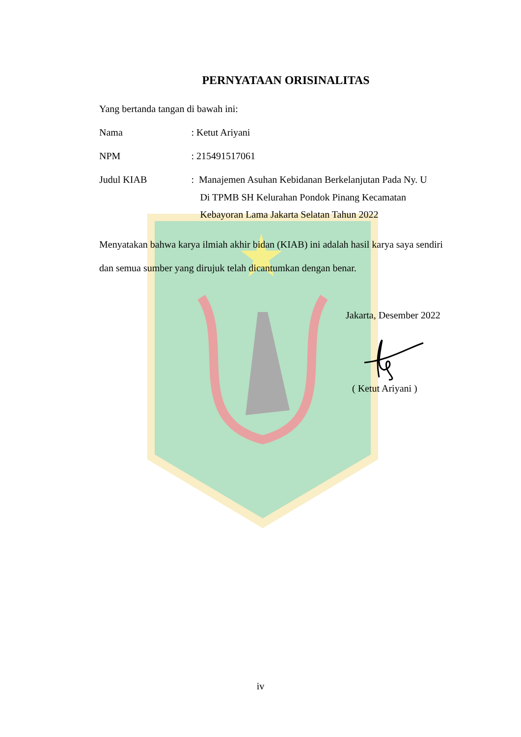PERNYATAAN ORISINALITAS
Yang bertanda tangan di bawah ini:
Nama : Ketut Ariyani
NPM : 215491517061
Judul KIAB : Manajemen Asuhan Kebidanan Berkelanjutan Pada Ny. U
Di TPMB SH Kelurahan Pondok Pinang Kecamatan
Kebayoran Lama Jakarta Selatan Tahun 2022
Menyatakan bahwa karya ilmiah akhir bidan (KIAB) ini adalah hasil karya saya sendiri dan semua sumber yang dirujuk telah dicantumkan dengan benar.
Jakarta, Desember 2022
( Ketut Ariyani )
iv